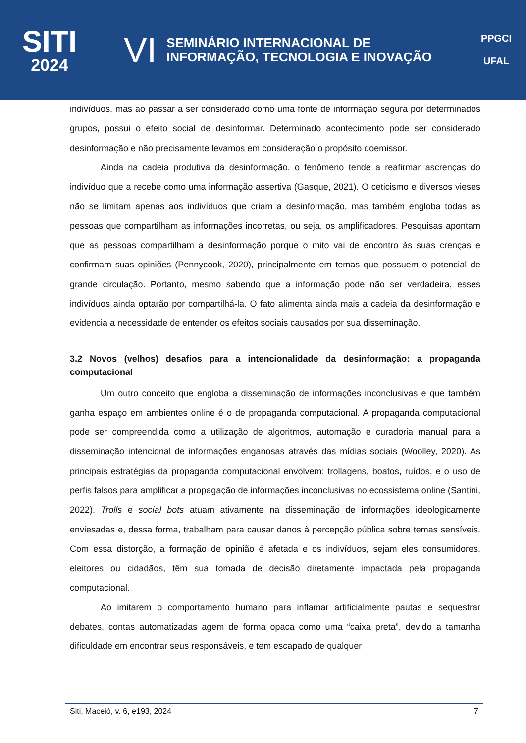SITI
2024
VI
SEMINÁRIO INTERNACIONAL DE
INFORMAÇÃO, TECNOLOGIA E INOVAÇÃO
PPGCI
UFAL
indivíduos, mas ao passar a ser considerado como uma fonte de informação segura por determinados grupos, possui o efeito social de desinformar. Determinado acontecimento pode ser considerado desinformação e não precisamente levamos em consideração o propósito doemissor.
Ainda na cadeia produtiva da desinformação, o fenômeno tende a reafirmar ascrenças do indivíduo que a recebe como uma informação assertiva (Gasque, 2021). O ceticismo e diversos vieses não se limitam apenas aos indivíduos que criam a desinformação, mas também engloba todas as pessoas que compartilham as informações incorretas, ou seja, os amplificadores. Pesquisas apontam que as pessoas compartilham a desinformação porque o mito vai de encontro às suas crenças e confirmam suas opiniões (Pennycook, 2020), principalmente em temas que possuem o potencial de grande circulação. Portanto, mesmo sabendo que a informação pode não ser verdadeira, esses indivíduos ainda optarão por compartilhá-la. O fato alimenta ainda mais a cadeia da desinformação e evidencia a necessidade de entender os efeitos sociais causados por sua disseminação.
3.2 Novos (velhos) desafios para a intencionalidade da desinformação: a propaganda computacional
Um outro conceito que engloba a disseminação de informações inconclusivas e que também ganha espaço em ambientes online é o de propaganda computacional. A propaganda computacional pode ser compreendida como a utilização de algoritmos, automação e curadoria manual para a disseminação intencional de informações enganosas através das mídias sociais (Woolley, 2020). As principais estratégias da propaganda computacional envolvem: trollagens, boatos, ruídos, e o uso de perfis falsos para amplificar a propagação de informações inconclusivas no ecossistema online (Santini, 2022). Trolls e social bots atuam ativamente na disseminação de informações ideologicamente enviesadas e, dessa forma, trabalham para causar danos à percepção pública sobre temas sensíveis. Com essa distorção, a formação de opinião é afetada e os indivíduos, sejam eles consumidores, eleitores ou cidadãos, têm sua tomada de decisão diretamente impactada pela propaganda computacional.
Ao imitarem o comportamento humano para inflamar artificialmente pautas e sequestrar debates, contas automatizadas agem de forma opaca como uma “caixa preta”, devido a tamanha dificuldade em encontrar seus responsáveis, e tem escapado de qualquer
Siti, Maceió, v. 6, e193, 2024 7